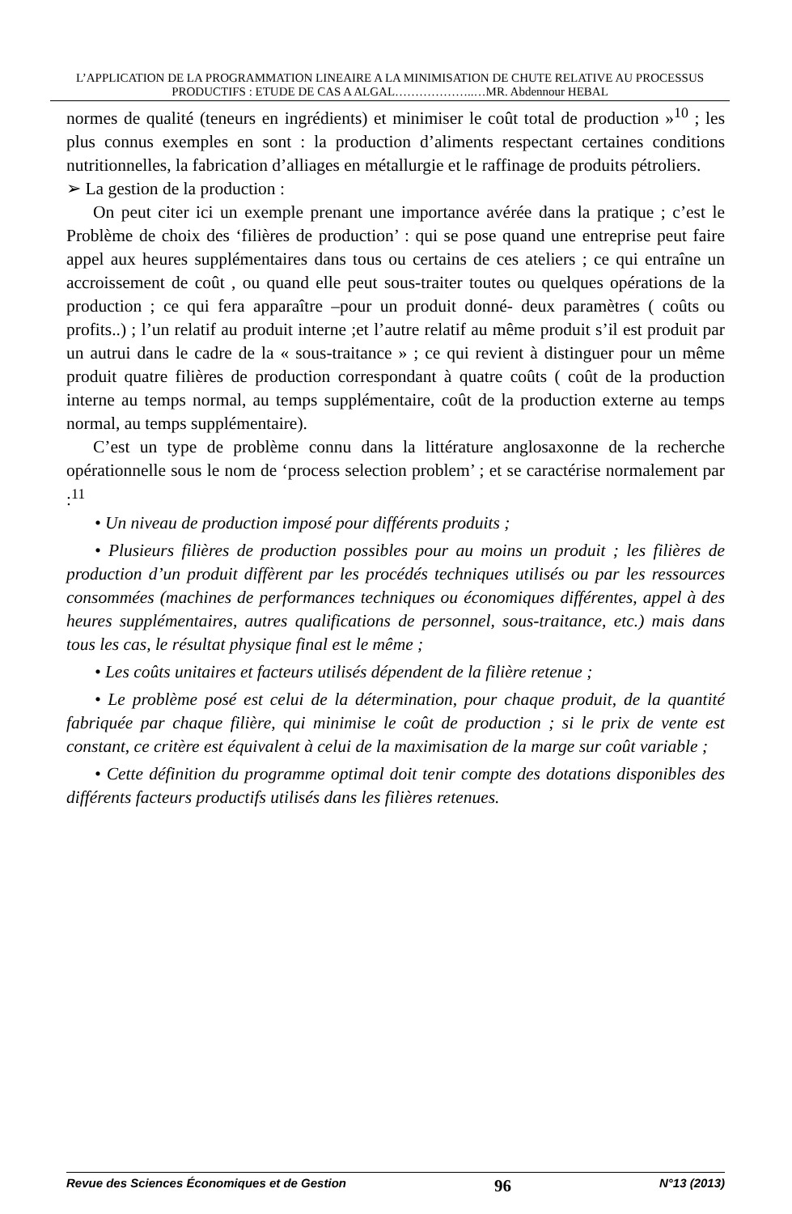L’APPLICATION DE LA PROGRAMMATION LINEAIRE A LA MINIMISATION DE CHUTE RELATIVE AU PROCESSUS PRODUCTIFS : ETUDE DE CAS A ALGAL………………..…MR. Abdennour HEBAL
normes de qualité (teneurs en ingrédients) et minimiser le coût total de production »<sup>10</sup> ; les plus connus exemples en sont : la production d’aliments respectant certaines conditions nutritionnelles, la fabrication d’alliages en métallurgie et le raffinage de produits pétroliers.
➢ La gestion de la production :
On peut citer ici un exemple prenant une importance avérée dans la pratique ; c’est le Problème de choix des ‘filières de production’ : qui se pose quand une entreprise peut faire appel aux heures supplémentaires dans tous ou certains de ces ateliers ; ce qui entraîne un accroissement de coût , ou quand elle peut sous-traiter toutes ou quelques opérations de la production ; ce qui fera apparaître –pour un produit donné- deux paramètres ( coûts ou profits..) ; l’un relatif au produit interne ;et l’autre relatif au même produit s’il est produit par un autrui dans le cadre de la « sous-traitance » ; ce qui revient à distinguer pour un même produit quatre filières de production correspondant à quatre coûts ( coût de la production interne au temps normal, au temps supplémentaire, coût de la production externe au temps normal, au temps supplémentaire).
C’est un type de problème connu dans la littérature anglosaxonne de la recherche opérationnelle sous le nom de ‘process selection problem’ ; et se caractérise normalement par :<sup>11</sup>
• Un niveau de production imposé pour différents produits ;
• Plusieurs filières de production possibles pour au moins un produit ; les filières de production d’un produit diffèrent par les procédés techniques utilisés ou par les ressources consommées (machines de performances techniques ou économiques différentes, appel à des heures supplémentaires, autres qualifications de personnel, sous-traitance, etc.) mais dans tous les cas, le résultat physique final est le même ;
• Les coûts unitaires et facteurs utilisés dépendent de la filière retenue ;
• Le problème posé est celui de la détermination, pour chaque produit, de la quantité fabriquée par chaque filière, qui minimise le coût de production ; si le prix de vente est constant, ce critère est équivalent à celui de la maximisation de la marge sur coût variable ;
• Cette définition du programme optimal doit tenir compte des dotations disponibles des différents facteurs productifs utilisés dans les filières retenues.
Revue des Sciences Économiques et de Gestion 96 N°13 (2013)